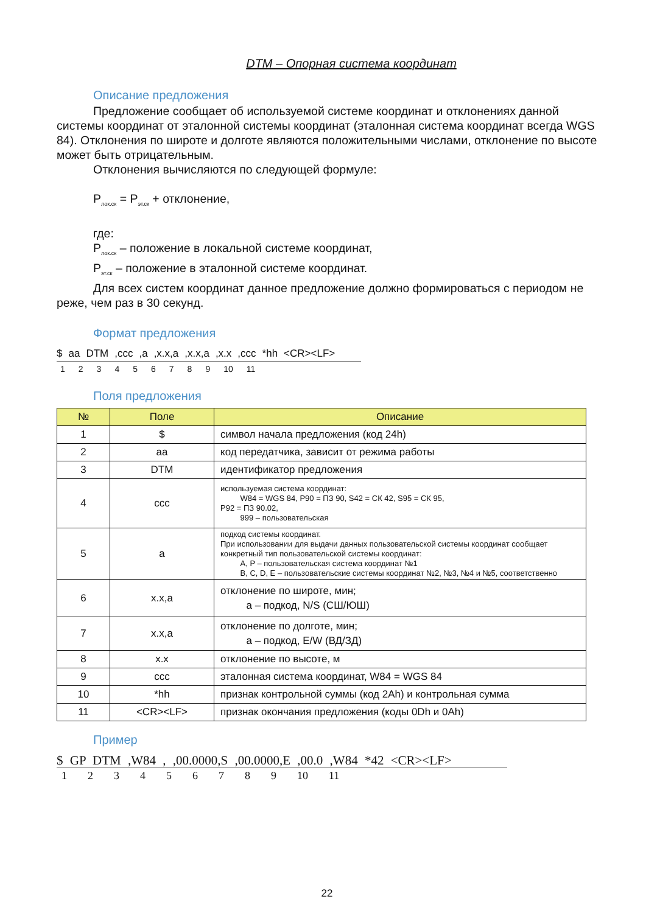DTM – Опорная система координат
Описание предложения
Предложение сообщает об используемой системе координат и отклонениях данной системы координат от эталонной системы координат (эталонная система координат всегда WGS 84). Отклонения по широте и долготе являются положительными числами, отклонение по высоте может быть отрицательным.
Отклонения вычисляются по следующей формуле:
P<sub>лок.ск</sub> = P<sub>эт.ск</sub> + отклонение,
где:
P<sub>лок.ск</sub> – положение в локальной системе координат,
P<sub>эт.ск</sub> – положение в эталонной системе координат.
Для всех систем координат данное предложение должно формироваться с периодом не реже, чем раз в 30 секунд.
Формат предложения
$ aa DTM,ccc,a,x.x,a,x.x,a,x.x,ccc *hh <CR><LF>
123456789 10 11
Поля предложения
| № | Поле | Описание |
| --- | --- | --- |
| 1 | $ | символ начала предложения (код 24h) |
| 2 | aa | код передатчика, зависит от режима работы |
| 3 | DTM | идентификатор предложения |
| 4 | ccc | используемая система координат: W84 = WGS 84, P90 = ПЗ 90, S42 = СК 42, S95 = СК 95, P92 = ПЗ 90.02, 999 – пользовательская |
| 5 | a | подкод системы координат. При использовании для выдачи данных пользовательской системы координат сообщает конкретный тип пользовательской системы координат: A, P – пользовательская система координат №1 B, C, D, E – пользовательские системы координат №2, №3, №4 и №5, соответственно |
| 6 | x.x,a | отклонение по широте, мин; a – подкод, N/S (СШ/ЮШ) |
| 7 | x.x,a | отклонение по долготе, мин; a – подкод, E/W (ВД/ЗД) |
| 8 | x.x | отклонение по высоте, м |
| 9 | ccc | эталонная система координат, W84 = WGS 84 |
| 10 | *hh | признак контрольной суммы (код 2Ah) и контрольная сумма |
| 11 | <CR><LF> | признак окончания предложения (коды 0Dh и 0Ah) |
Пример
$ GP DTM ,W84 , ,00.0000,S ,00.0000,E ,00.0 ,W84 *42 <CR><LF>
123456789 10 11
22